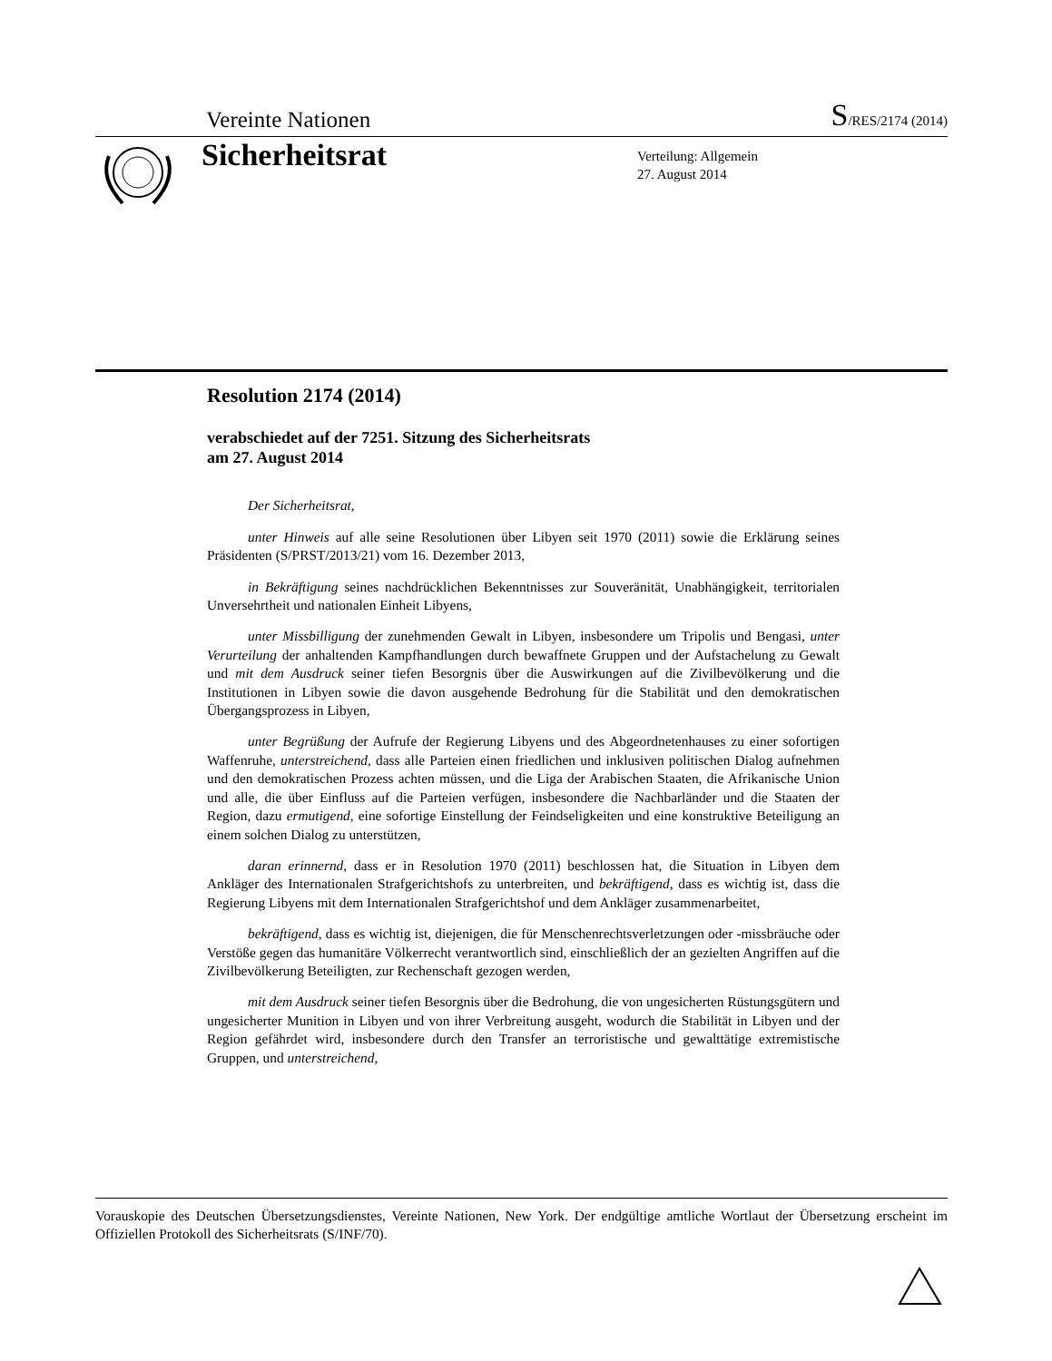Vereinte Nationen S/RES/2174 (2014)
Sicherheitsrat
Verteilung: Allgemein
27. August 2014
Resolution 2174 (2014)
verabschiedet auf der 7251. Sitzung des Sicherheitsrats
am 27. August 2014
Der Sicherheitsrat,
unter Hinweis auf alle seine Resolutionen über Libyen seit 1970 (2011) sowie die Erklärung seines Präsidenten (S/PRST/2013/21) vom 16. Dezember 2013,
in Bekräftigung seines nachdrücklichen Bekenntnisses zur Souveränität, Unabhängigkeit, territorialen Unversehrtheit und nationalen Einheit Libyens,
unter Missbilligung der zunehmenden Gewalt in Libyen, insbesondere um Tripolis und Bengasi, unter Verurteilung der anhaltenden Kampfhandlungen durch bewaffnete Gruppen und der Aufstachelung zu Gewalt und mit dem Ausdruck seiner tiefen Besorgnis über die Auswirkungen auf die Zivilbevölkerung und die Institutionen in Libyen sowie die davon ausgehende Bedrohung für die Stabilität und den demokratischen Übergangsprozess in Libyen,
unter Begrüßung der Aufrufe der Regierung Libyens und des Abgeordnetenhauses zu einer sofortigen Waffenruhe, unterstreichend, dass alle Parteien einen friedlichen und inklusiven politischen Dialog aufnehmen und den demokratischen Prozess achten müssen, und die Liga der Arabischen Staaten, die Afrikanische Union und alle, die über Einfluss auf die Parteien verfügen, insbesondere die Nachbarländer und die Staaten der Region, dazu ermutigend, eine sofortige Einstellung der Feindseligkeiten und eine konstruktive Beteiligung an einem solchen Dialog zu unterstützen,
daran erinnernd, dass er in Resolution 1970 (2011) beschlossen hat, die Situation in Libyen dem Ankläger des Internationalen Strafgerichtshofs zu unterbreiten, und bekräftigend, dass es wichtig ist, dass die Regierung Libyens mit dem Internationalen Strafgerichtshof und dem Ankläger zusammenarbeitet,
bekräftigend, dass es wichtig ist, diejenigen, die für Menschenrechtsverletzungen oder -missbräuche oder Verstöße gegen das humanitäre Völkerrecht verantwortlich sind, einschließlich der an gezielten Angriffen auf die Zivilbevölkerung Beteiligten, zur Rechenschaft gezogen werden,
mit dem Ausdruck seiner tiefen Besorgnis über die Bedrohung, die von ungesicherten Rüstungsgütern und ungesicherter Munition in Libyen und von ihrer Verbreitung ausgeht, wodurch die Stabilität in Libyen und der Region gefährdet wird, insbesondere durch den Transfer an terroristische und gewalttätige extremistische Gruppen, und unterstreichend,
Vorauskopie des Deutschen Übersetzungsdienstes, Vereinte Nationen, New York. Der endgültige amtliche Wortlaut der Übersetzung erscheint im Offiziellen Protokoll des Sicherheitsrats (S/INF/70).